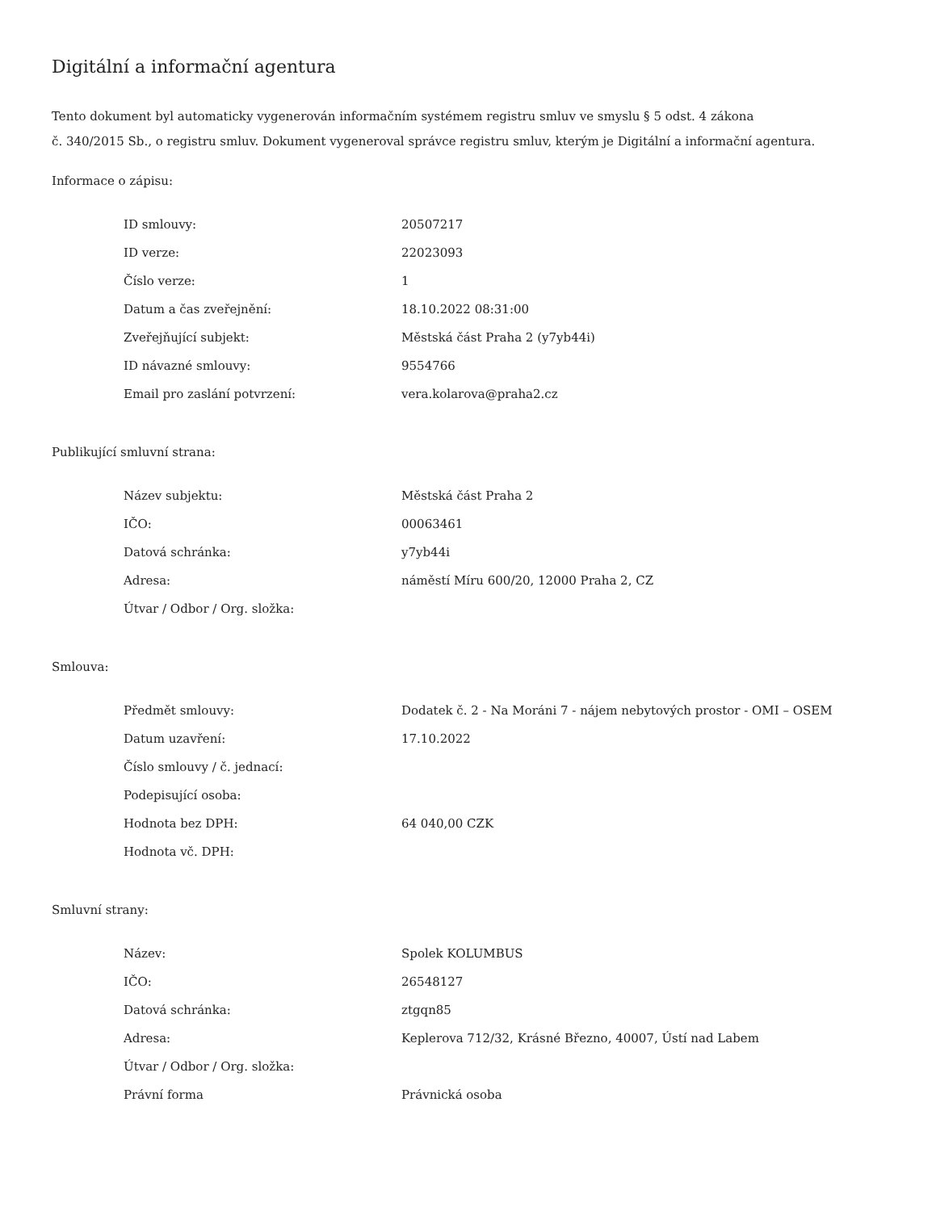Digitální a informační agentura
Tento dokument byl automaticky vygenerován informačním systémem registru smluv ve smyslu § 5 odst. 4 zákona
č. 340/2015 Sb., o registru smluv. Dokument vygeneroval správce registru smluv, kterým je Digitální a informační agentura.
Informace o zápisu:
| ID smlouvy: | 20507217 |
| ID verze: | 22023093 |
| Číslo verze: | 1 |
| Datum a čas zveřejnění: | 18.10.2022 08:31:00 |
| Zveřejňující subjekt: | Městská část Praha 2 (y7yb44i) |
| ID návazné smlouvy: | 9554766 |
| Email pro zaslání potvrzení: | vera.kolarova@praha2.cz |
Publikující smluvní strana:
| Název subjektu: | Městská část Praha 2 |
| IČO: | 00063461 |
| Datová schránka: | y7yb44i |
| Adresa: | náměstí Míru 600/20, 12000 Praha 2, CZ |
| Útvar / Odbor / Org. složka: | |
Smlouva:
| Předmět smlouvy: | Dodatek č. 2 - Na Moráni 7 - nájem nebytových prostor - OMI – OSEM |
| Datum uzavření: | 17.10.2022 |
| Číslo smlouvy / č. jednací: | |
| Podepisující osoba: | |
| Hodnota bez DPH: | 64 040,00 CZK |
| Hodnota vč. DPH: | |
Smluvní strany:
| Název: | Spolek KOLUMBUS |
| IČO: | 26548127 |
| Datová schránka: | ztgqn85 |
| Adresa: | Keplerova 712/32, Krásné Březno, 40007, Ústí nad Labem |
| Útvar / Odbor / Org. složka: | |
| Právní forma | Právnická osoba |